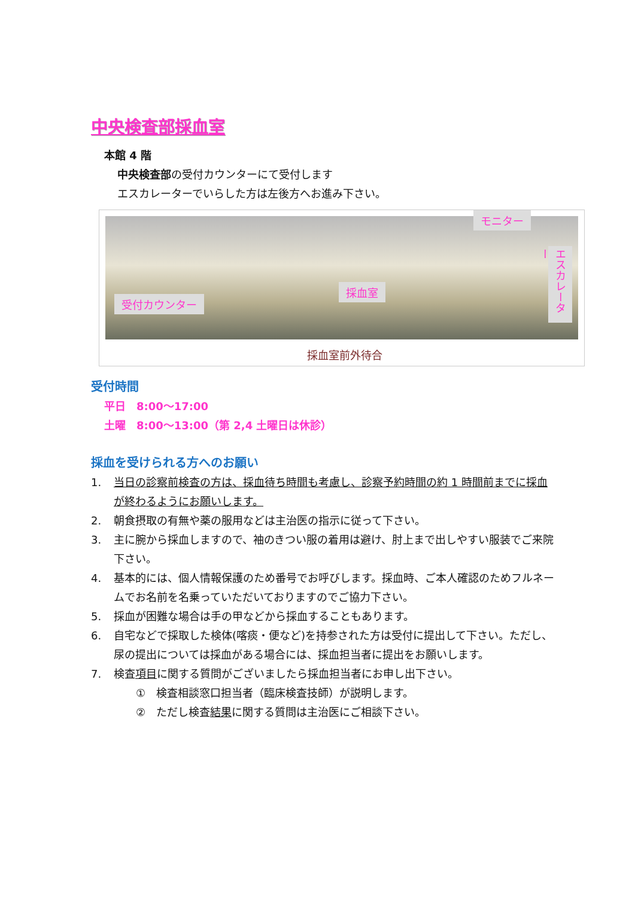中央検査部採血室
本館 4 階
中央検査部の受付カウンターにて受付します
エスカレーターでいらした方は左後方へお進み下さい。
受付カウンター
採血室
モニター
エスカレーター
採血室前外待合
受付時間
平日　8:00〜17:00
土曜　8:00〜13:00（第 2,4 土曜日は休診）
採血を受けられる方へのお願い
1. 当日の診察前検査の方は、採血待ち時間も考慮し、診察予約時間の約 1 時間前までに採血が終わるようにお願いします。
2. 朝食摂取の有無や薬の服用などは主治医の指示に従って下さい。
3. 主に腕から採血しますので、袖のきつい服の着用は避け、肘上まで出しやすい服装でご来院下さい。
4. 基本的には、個人情報保護のため番号でお呼びします。採血時、ご本人確認のためフルネームでお名前を名乗っていただいておりますのでご協力下さい。
5. 採血が困難な場合は手の甲などから採血することもあります。
6. 自宅などで採取した検体(喀痰・便など)を持参された方は受付に提出して下さい。ただし、尿の提出については採血がある場合には、採血担当者に提出をお願いします。
7. 検査項目に関する質問がございましたら採血担当者にお申し出下さい。
①　検査相談窓口担当者（臨床検査技師）が説明します。
②　ただし検査結果に関する質問は主治医にご相談下さい。